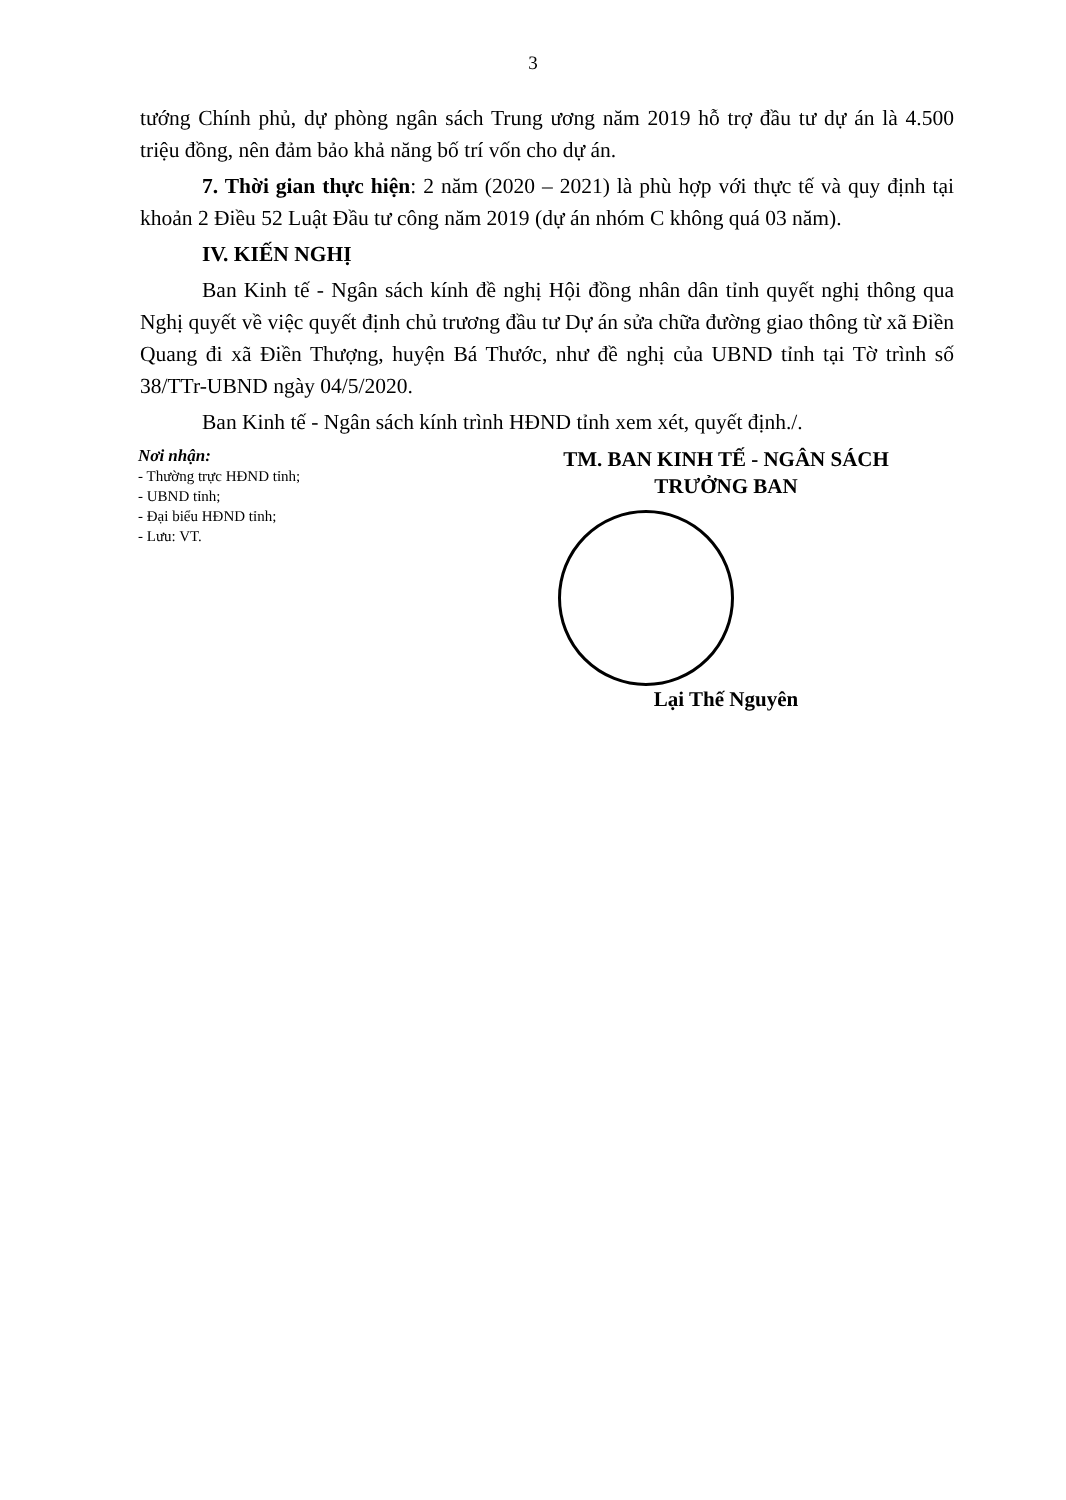3
tướng Chính phủ, dự phòng ngân sách Trung ương năm 2019 hỗ trợ đầu tư dự án là 4.500 triệu đồng, nên đảm bảo khả năng bố trí vốn cho dự án.
7. Thời gian thực hiện: 2 năm (2020 – 2021) là phù hợp với thực tế và quy định tại khoản 2 Điều 52 Luật Đầu tư công năm 2019 (dự án nhóm C không quá 03 năm).
IV. KIẾN NGHỊ
Ban Kinh tế - Ngân sách kính đề nghị Hội đồng nhân dân tỉnh quyết nghị thông qua Nghị quyết về việc quyết định chủ trương đầu tư Dự án sửa chữa đường giao thông từ xã Điền Quang đi xã Điền Thượng, huyện Bá Thước, như đề nghị của UBND tỉnh tại Tờ trình số 38/TTr-UBND ngày 04/5/2020.
Ban Kinh tế - Ngân sách kính trình HĐND tỉnh xem xét, quyết định./.
Nơi nhận:
- Thường trực HĐND tỉnh;
- UBND tỉnh;
- Đại biểu HĐND tỉnh;
- Lưu: VT.
TM. BAN KINH TẾ - NGÂN SÁCH
TRƯỞNG BAN
Lại Thế Nguyên